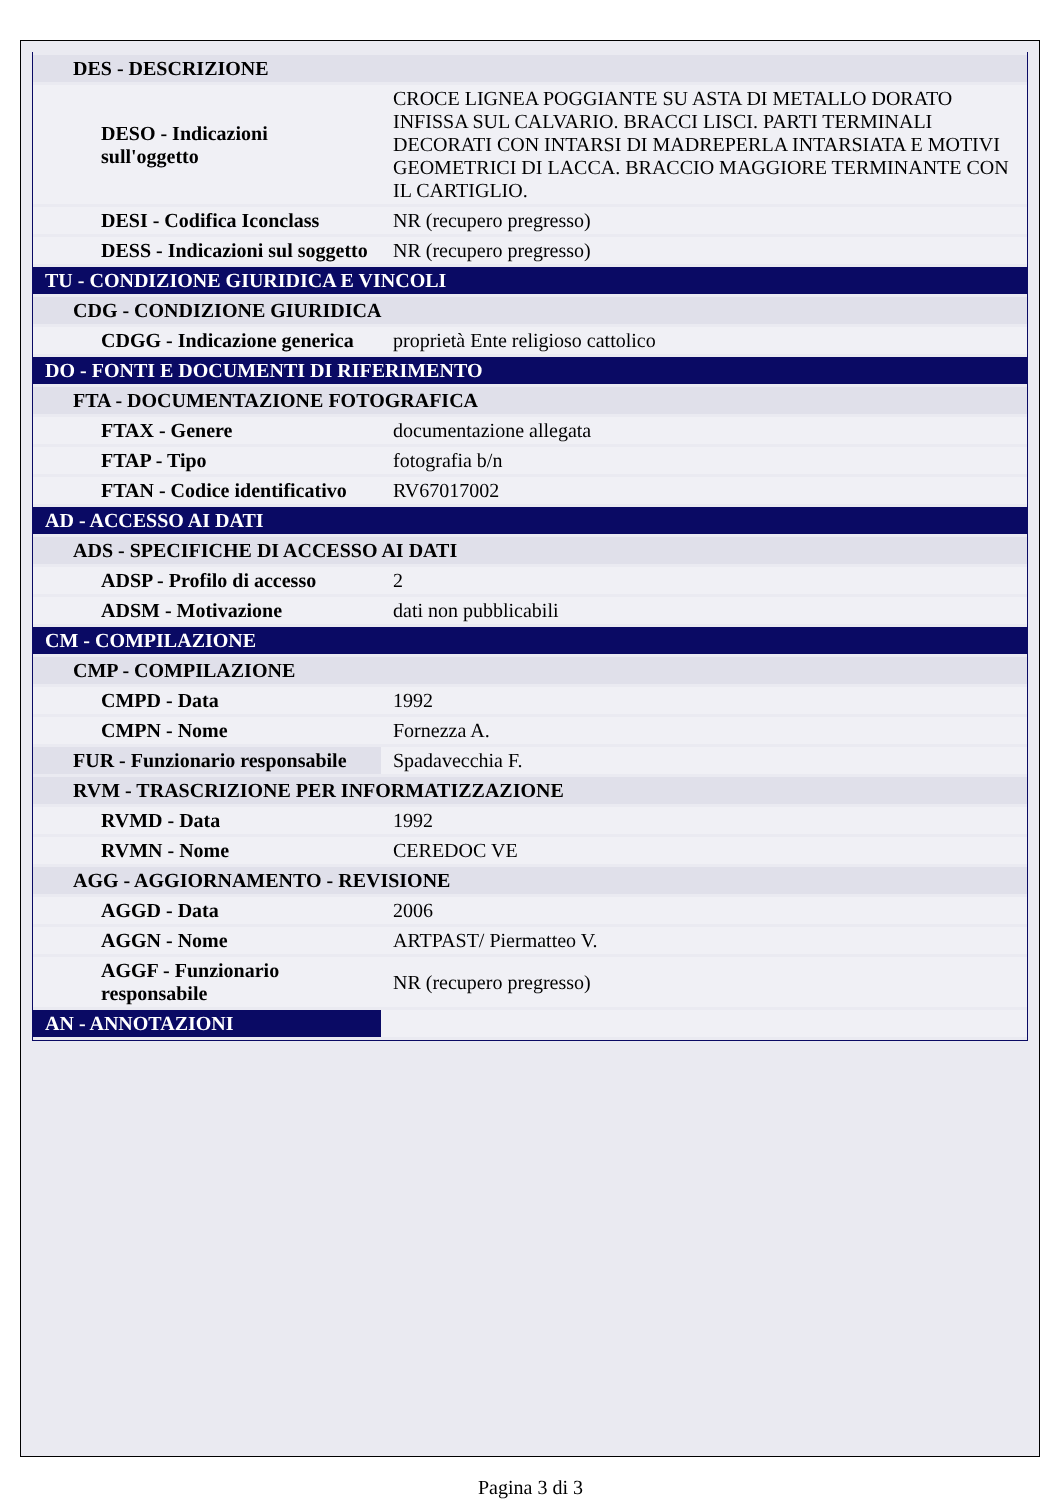| DES - DESCRIZIONE | |
| DESO - Indicazioni sull'oggetto | CROCE LIGNEA POGGIANTE SU ASTA DI METALLO DORATO INFISSA SUL CALVARIO. BRACCI LISCI. PARTI TERMINALI DECORATI CON INTARSI DI MADREPERLA INTARSIATA E MOTIVI GEOMETRICI DI LACCA. BRACCIO MAGGIORE TERMINANTE CON IL CARTIGLIO. |
| DESI - Codifica Iconclass | NR (recupero pregresso) |
| DESS - Indicazioni sul soggetto | NR (recupero pregresso) |
| TU - CONDIZIONE GIURIDICA E VINCOLI | |
| CDG - CONDIZIONE GIURIDICA | |
| CDGG - Indicazione generica | proprietà Ente religioso cattolico |
| DO - FONTI E DOCUMENTI DI RIFERIMENTO | |
| FTA - DOCUMENTAZIONE FOTOGRAFICA | |
| FTAX - Genere | documentazione allegata |
| FTAP - Tipo | fotografia b/n |
| FTAN - Codice identificativo | RV67017002 |
| AD - ACCESSO AI DATI | |
| ADS - SPECIFICHE DI ACCESSO AI DATI | |
| ADSP - Profilo di accesso | 2 |
| ADSM - Motivazione | dati non pubblicabili |
| CM - COMPILAZIONE | |
| CMP - COMPILAZIONE | |
| CMPD - Data | 1992 |
| CMPN - Nome | Fornezza A. |
| FUR - Funzionario responsabile | Spadavecchia F. |
| RVM - TRASCRIZIONE PER INFORMATIZZAZIONE | |
| RVMD - Data | 1992 |
| RVMN - Nome | CEREDOC VE |
| AGG - AGGIORNAMENTO - REVISIONE | |
| AGGD - Data | 2006 |
| AGGN - Nome | ARTPAST/ Piermatteo V. |
| AGGF - Funzionario responsabile | NR (recupero pregresso) |
| AN - ANNOTAZIONI | |
Pagina 3 di 3